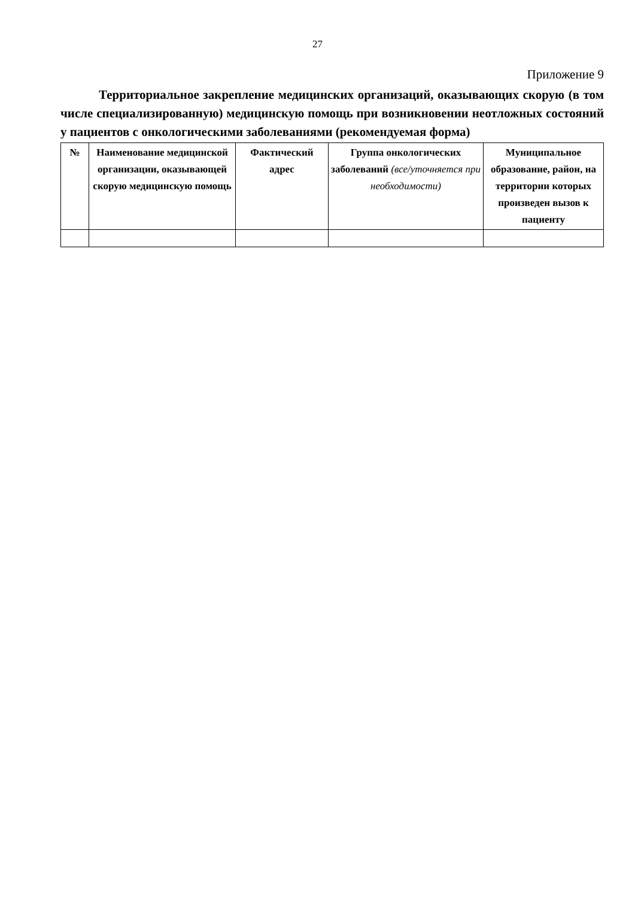27
Приложение 9
Территориальное закрепление медицинских организаций, оказывающих скорую (в том числе специализированную) медицинскую помощь при возникновении неотложных состояний у пациентов с онкологическими заболеваниями (рекомендуемая форма)
| № | Наименование медицинской организации, оказывающей скорую медицинскую помощь | Фактический адрес | Группа онкологических заболеваний (все/уточняется при необходимости) | Муниципальное образование, район, на территории которых произведен вызов к пациенту |
| --- | --- | --- | --- | --- |